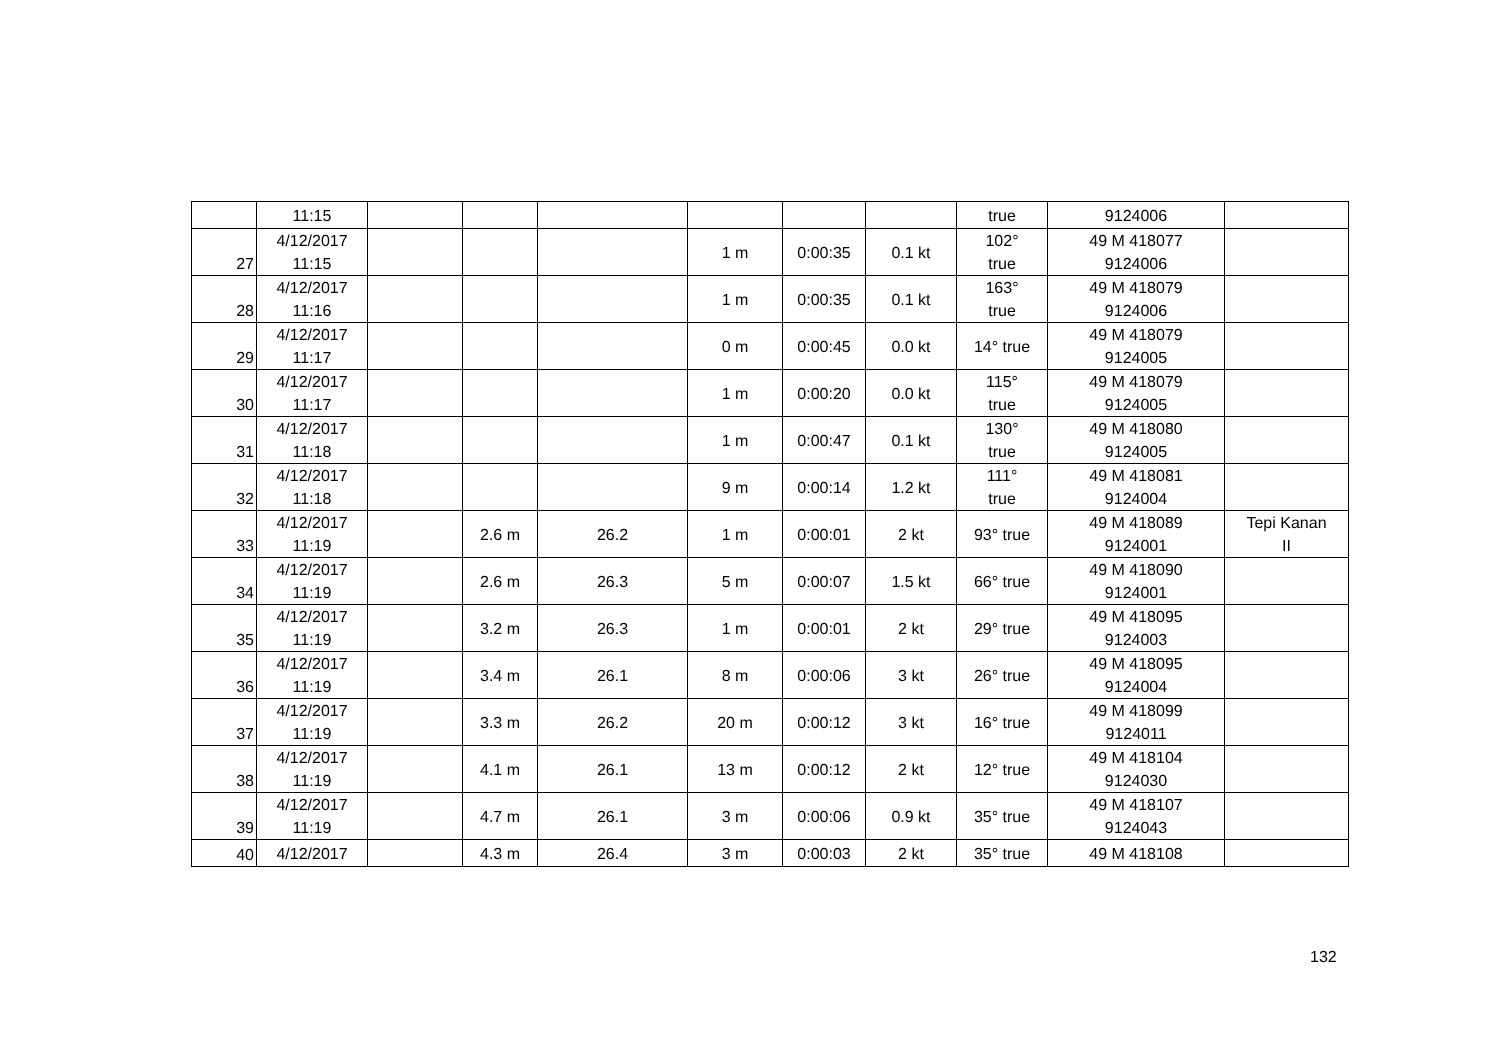| | 11:15 | | | | | | | true | 9124006 | |
| 27 | 4/12/2017 11:15 | | | | 1 m | 0:00:35 | 0.1 kt | 102° true | 49 M 418077 9124006 | |
| 28 | 4/12/2017 11:16 | | | | 1 m | 0:00:35 | 0.1 kt | 163° true | 49 M 418079 9124006 | |
| 29 | 4/12/2017 11:17 | | | | 0 m | 0:00:45 | 0.0 kt | 14° true | 49 M 418079 9124005 | |
| 30 | 4/12/2017 11:17 | | | | 1 m | 0:00:20 | 0.0 kt | 115° true | 49 M 418079 9124005 | |
| 31 | 4/12/2017 11:18 | | | | 1 m | 0:00:47 | 0.1 kt | 130° true | 49 M 418080 9124005 | |
| 32 | 4/12/2017 11:18 | | | | 9 m | 0:00:14 | 1.2 kt | 111° true | 49 M 418081 9124004 | |
| 33 | 4/12/2017 11:19 | | 2.6 m | 26.2 | 1 m | 0:00:01 | 2 kt | 93° true | 49 M 418089 9124001 | Tepi Kanan II |
| 34 | 4/12/2017 11:19 | | 2.6 m | 26.3 | 5 m | 0:00:07 | 1.5 kt | 66° true | 49 M 418090 9124001 | |
| 35 | 4/12/2017 11:19 | | 3.2 m | 26.3 | 1 m | 0:00:01 | 2 kt | 29° true | 49 M 418095 9124003 | |
| 36 | 4/12/2017 11:19 | | 3.4 m | 26.1 | 8 m | 0:00:06 | 3 kt | 26° true | 49 M 418095 9124004 | |
| 37 | 4/12/2017 11:19 | | 3.3 m | 26.2 | 20 m | 0:00:12 | 3 kt | 16° true | 49 M 418099 9124011 | |
| 38 | 4/12/2017 11:19 | | 4.1 m | 26.1 | 13 m | 0:00:12 | 2 kt | 12° true | 49 M 418104 9124030 | |
| 39 | 4/12/2017 11:19 | | 4.7 m | 26.1 | 3 m | 0:00:06 | 0.9 kt | 35° true | 49 M 418107 9124043 | |
| 40 | 4/12/2017 | | 4.3 m | 26.4 | 3 m | 0:00:03 | 2 kt | 35° true | 49 M 418108 | |
132